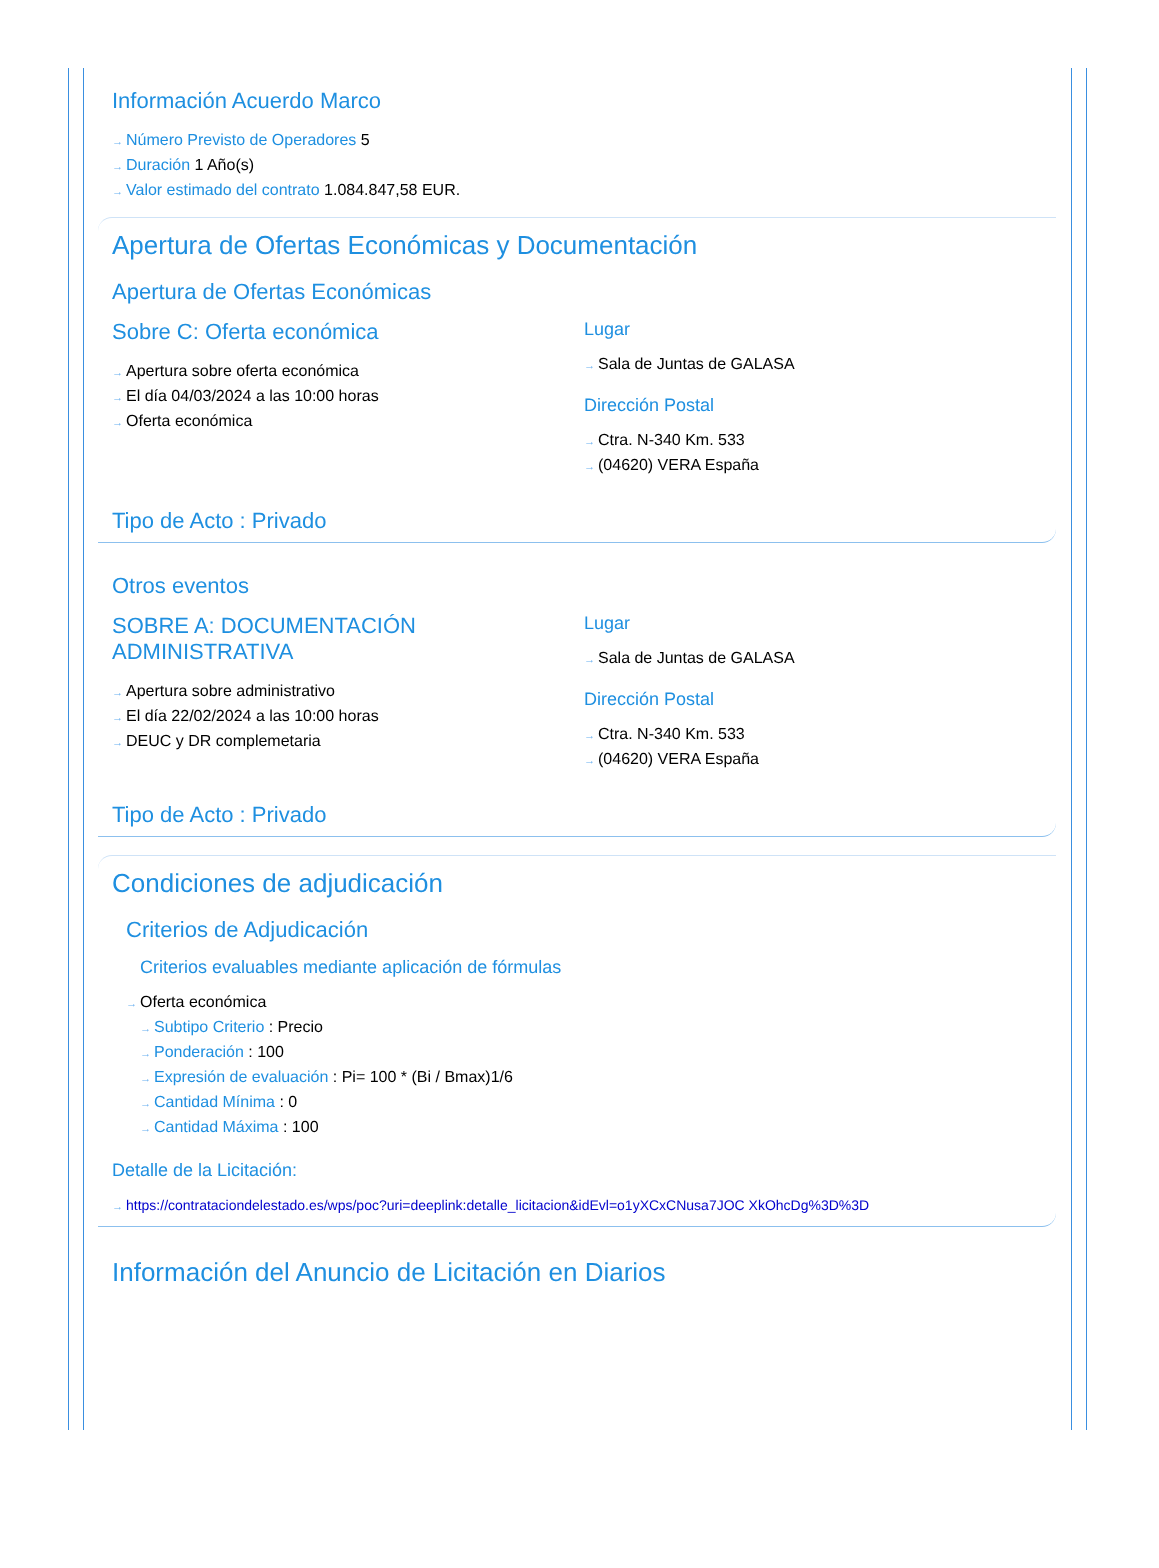Información Acuerdo Marco
→ Número Previsto de Operadores 5
→ Duración 1 Año(s)
→ Valor estimado del contrato 1.084.847,58 EUR.
Apertura de Ofertas Económicas y Documentación
Apertura de Ofertas Económicas
Sobre C: Oferta económica
→ Apertura sobre oferta económica
→ El día 04/03/2024 a las 10:00 horas
→ Oferta económica
Lugar
→ Sala de Juntas de GALASA
Dirección Postal
→ Ctra. N-340 Km. 533
→ (04620) VERA España
Tipo de Acto : Privado
Otros eventos
SOBRE A: DOCUMENTACIÓN ADMINISTRATIVA
→ Apertura sobre administrativo
→ El día 22/02/2024 a las 10:00 horas
→ DEUC y DR complemetaria
Lugar
→ Sala de Juntas de GALASA
Dirección Postal
→ Ctra. N-340 Km. 533
→ (04620) VERA España
Tipo de Acto : Privado
Condiciones de adjudicación
Criterios de Adjudicación
Criterios evaluables mediante aplicación de fórmulas
→ Oferta económica
→ Subtipo Criterio : Precio
→ Ponderación : 100
→ Expresión de evaluación : Pi= 100 * (Bi / Bmax)1/6
→ Cantidad Mínima : 0
→ Cantidad Máxima : 100
Detalle de la Licitación:
→ https://contrataciondelestado.es/wps/poc?uri=deeplink:detalle_licitacion&idEvl=o1yXCxCNusa7JOC XkOhcDg%3D%3D
Información del Anuncio de Licitación en Diarios